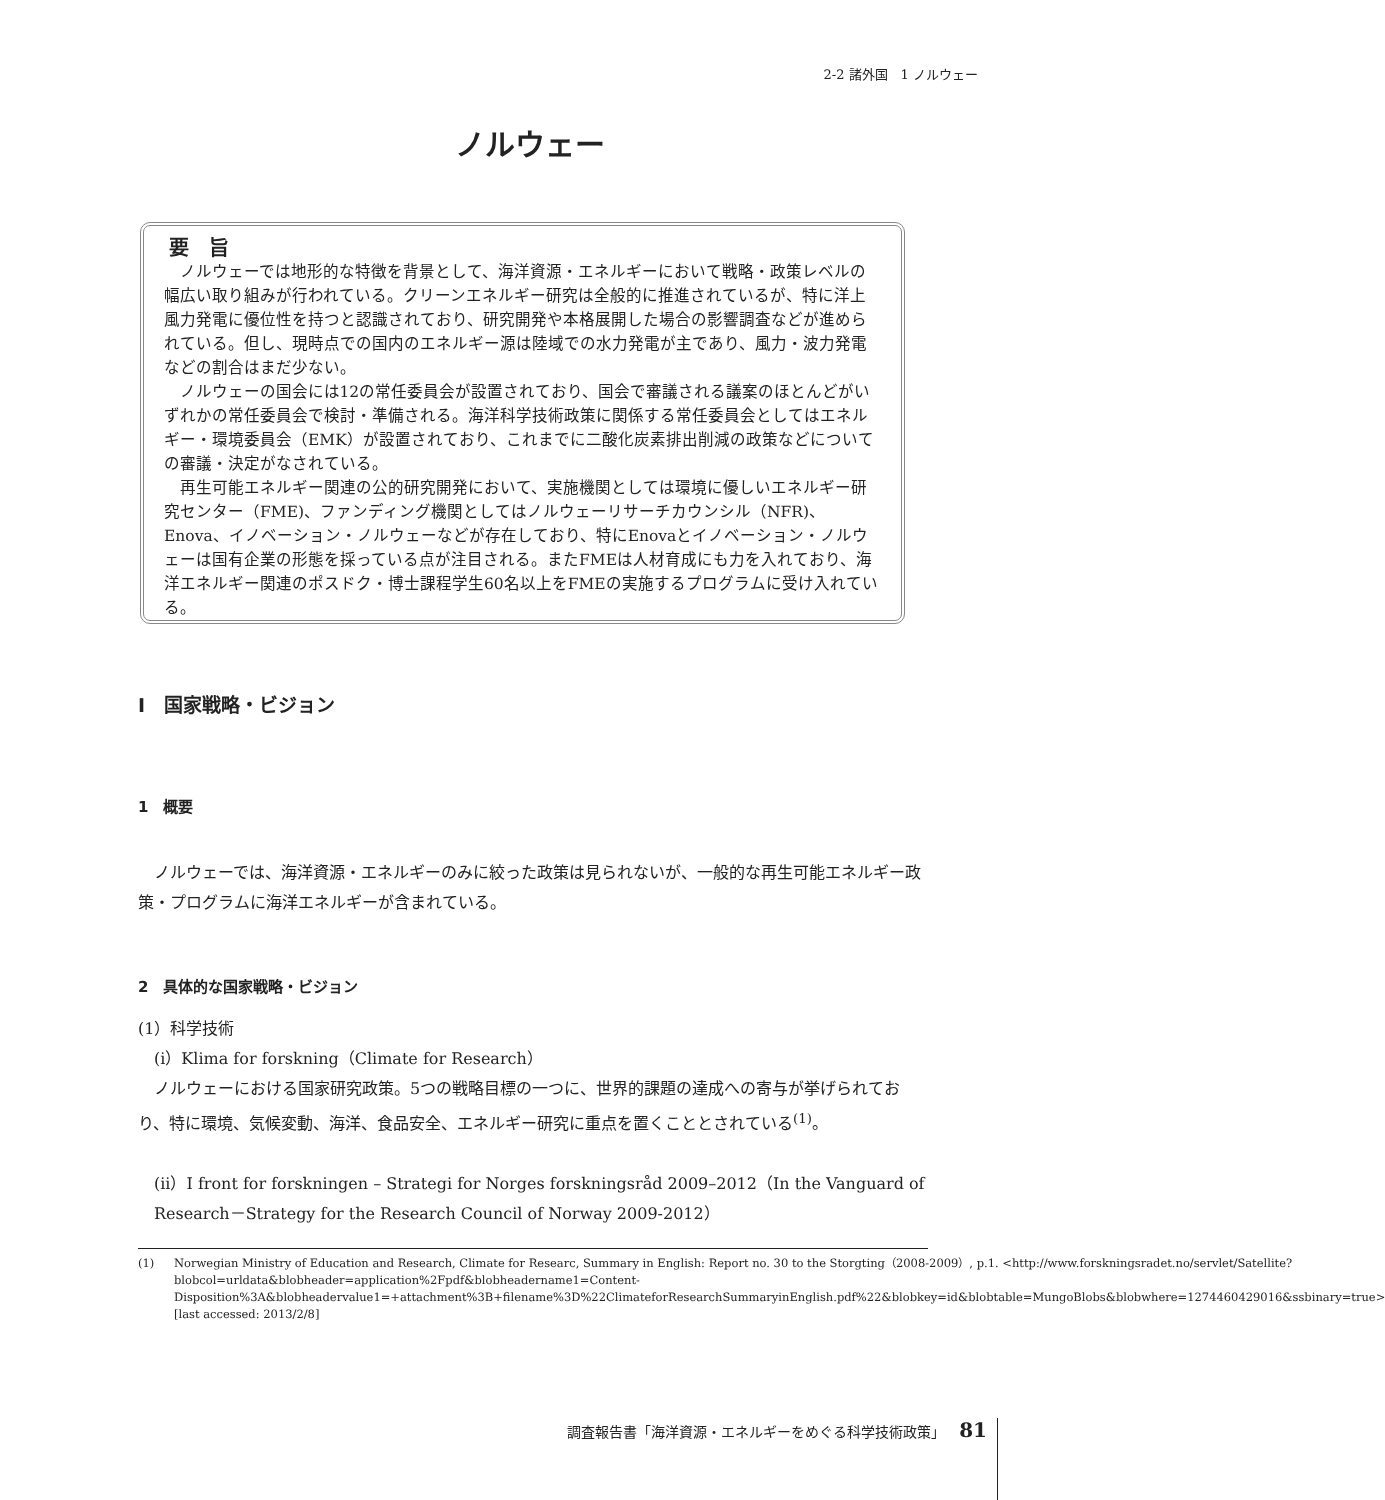2-2 諸外国　1 ノルウェー
ノルウェー
要　旨
ノルウェーでは地形的な特徴を背景として、海洋資源・エネルギーにおいて戦略・政策レベルの幅広い取り組みが行われている。クリーンエネルギー研究は全般的に推進されているが、特に洋上風力発電に優位性を持つと認識されており、研究開発や本格展開した場合の影響調査などが進められている。但し、現時点での国内のエネルギー源は陸域での水力発電が主であり、風力・波力発電などの割合はまだ少ない。
ノルウェーの国会には12の常任委員会が設置されており、国会で審議される議案のほとんどがいずれかの常任委員会で検討・準備される。海洋科学技術政策に関係する常任委員会としてはエネルギー・環境委員会（EMK）が設置されており、これまでに二酸化炭素排出削減の政策などについての審議・決定がなされている。
再生可能エネルギー関連の公的研究開発において、実施機関としては環境に優しいエネルギー研究センター（FME)、ファンディング機関としてはノルウェーリサーチカウンシル（NFR)、Enova、イノベーション・ノルウェーなどが存在しており、特にEnovaとイノベーション・ノルウェーは国有企業の形態を採っている点が注目される。またFMEは人材育成にも力を入れており、海洋エネルギー関連のポスドク・博士課程学生60名以上をFMEの実施するプログラムに受け入れている。
Ⅰ　国家戦略・ビジョン
1　概要
ノルウェーでは、海洋資源・エネルギーのみに絞った政策は見られないが、一般的な再生可能エネルギー政策・プログラムに海洋エネルギーが含まれている。
2　具体的な国家戦略・ビジョン
(1）科学技術
(i）Klima for forskning（Climate for Research）
ノルウェーにおける国家研究政策。5つの戦略目標の一つに、世界的課題の達成への寄与が挙げられており、特に環境、気候変動、海洋、食品安全、エネルギー研究に重点を置くこととされている<sup>(1)</sup>。
(ii）I front for forskningen – Strategi for Norges forskningsråd 2009–2012（In the Vanguard of Research－Strategy for the Research Council of Norway 2009-2012）
(1) Norwegian Ministry of Education and Research, Climate for Researc, Summary in English: Report no. 30 to the Storgting（2008-2009）, p.1. <http://www.forskningsradet.no/servlet/Satellite?blobcol=urldata&blobheader=application%2Fpdf&blobheadername1=Content-Disposition%3A&blobheadervalue1=+attachment%3B+filename%3D%22ClimateforResearchSummaryinEnglish.pdf%22&blobkey=id&blobtable=MungoBlobs&blobwhere=1274460429016&ssbinary=true> [last accessed: 2013/2/8]
調査報告書「海洋資源・エネルギーをめぐる科学技術政策」 81